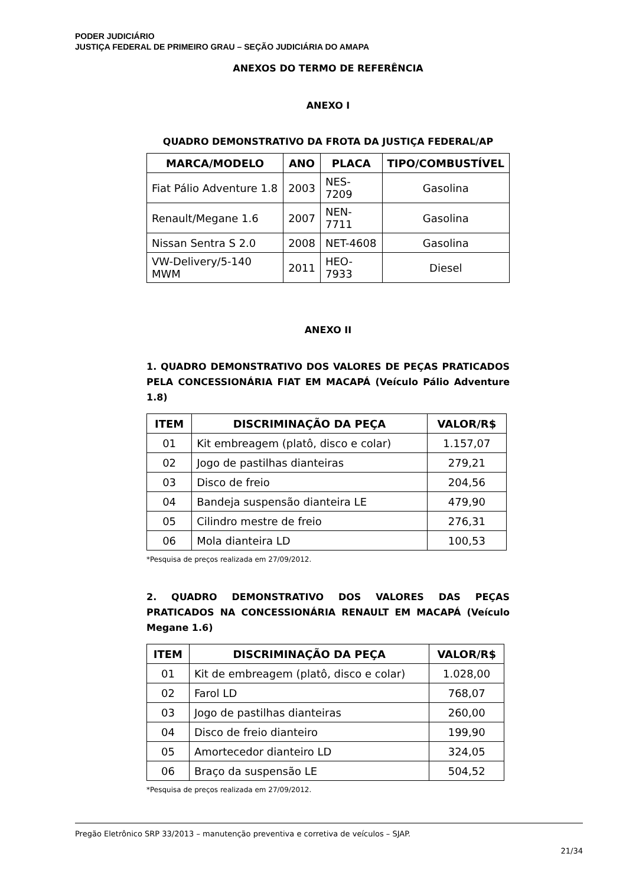PODER JUDICIÁRIO
JUSTIÇA FEDERAL DE PRIMEIRO GRAU – SEÇÃO JUDICIÁRIA DO AMAPA
ANEXOS DO TERMO DE REFERÊNCIA
ANEXO I
QUADRO DEMONSTRATIVO DA FROTA DA JUSTIÇA FEDERAL/AP
| MARCA/MODELO | ANO | PLACA | TIPO/COMBUSTÍVEL |
| --- | --- | --- | --- |
| Fiat Pálio Adventure 1.8 | 2003 | NES-7209 | Gasolina |
| Renault/Megane 1.6 | 2007 | NEN-7711 | Gasolina |
| Nissan Sentra S 2.0 | 2008 | NET-4608 | Gasolina |
| VW-Delivery/5-140 MWM | 2011 | HEO-7933 | Diesel |
ANEXO II
1. QUADRO DEMONSTRATIVO DOS VALORES DE PEÇAS PRATICADOS PELA CONCESSIONÁRIA FIAT EM MACAPÁ (Veículo Pálio Adventure 1.8)
| ITEM | DISCRIMINAÇÃO DA PEÇA | VALOR/R$ |
| --- | --- | --- |
| 01 | Kit embreagem (platô, disco e colar) | 1.157,07 |
| 02 | Jogo de pastilhas dianteiras | 279,21 |
| 03 | Disco de freio | 204,56 |
| 04 | Bandeja suspensão dianteira LE | 479,90 |
| 05 | Cilindro mestre de freio | 276,31 |
| 06 | Mola dianteira LD | 100,53 |
*Pesquisa de preços realizada em 27/09/2012.
2. QUADRO DEMONSTRATIVO DOS VALORES DAS PEÇAS PRATICADOS NA CONCESSIONÁRIA RENAULT EM MACAPÁ (Veículo Megane 1.6)
| ITEM | DISCRIMINAÇÃO DA PEÇA | VALOR/R$ |
| --- | --- | --- |
| 01 | Kit de embreagem (platô, disco e colar) | 1.028,00 |
| 02 | Farol LD | 768,07 |
| 03 | Jogo de pastilhas dianteiras | 260,00 |
| 04 | Disco de freio dianteiro | 199,90 |
| 05 | Amortecedor dianteiro LD | 324,05 |
| 06 | Braço da suspensão LE | 504,52 |
*Pesquisa de preços realizada em 27/09/2012.
Pregão Eletrônico SRP 33/2013 – manutenção preventiva e corretiva de veículos – SJAP.
21/34